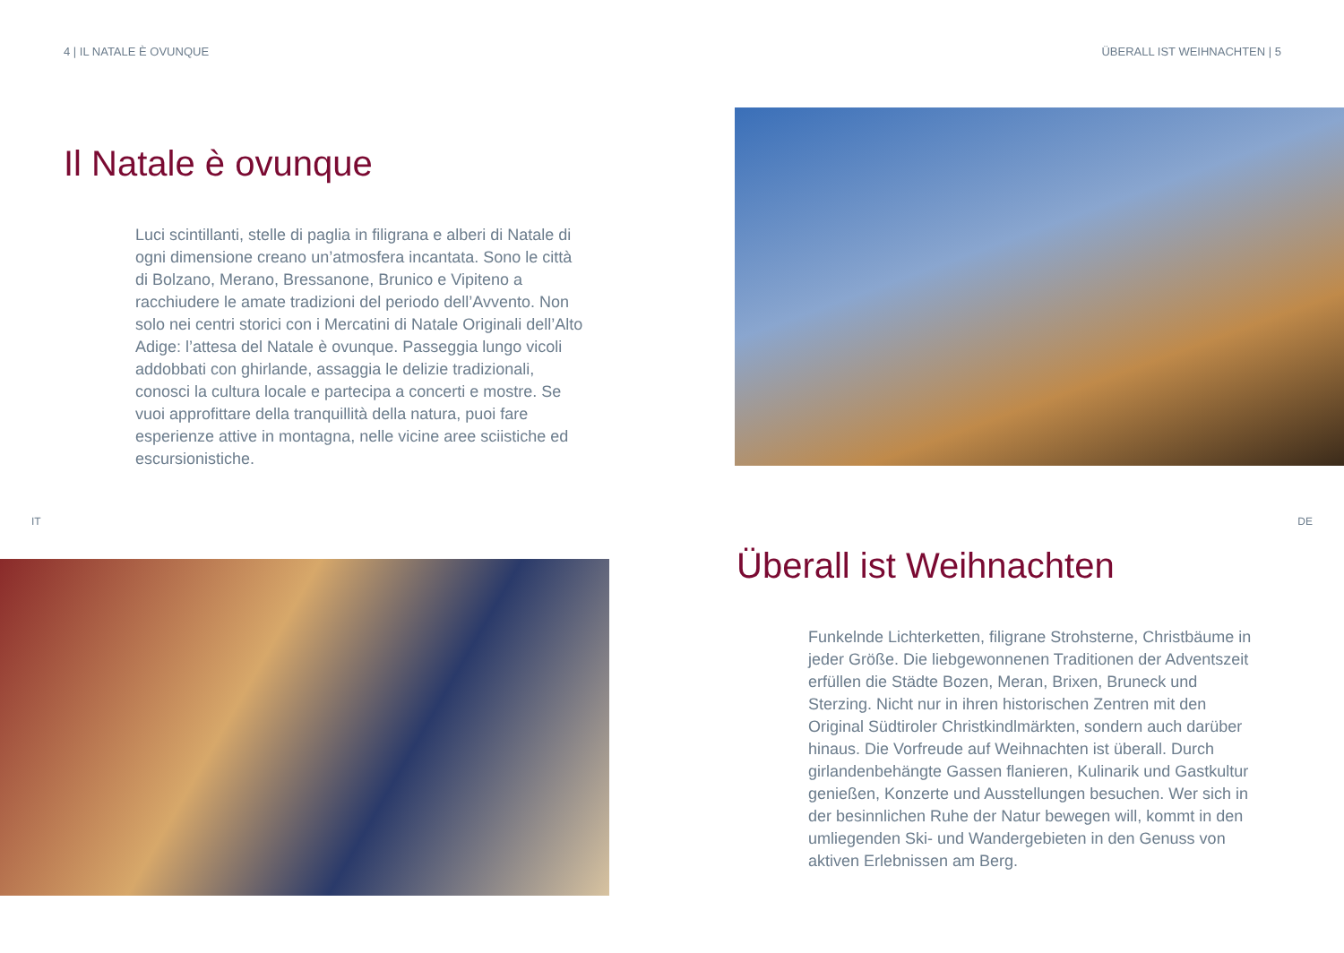4 | IL NATALE È OVUNQUE
Il Natale è ovunque
Luci scintillanti, stelle di paglia in filigrana e alberi di Natale di ogni dimensione creano un’atmosfera incantata. Sono le città di Bolzano, Merano, Bressanone, Brunico e Vipiteno a racchiudere le amate tradizioni del periodo dell’Avvento. Non solo nei centri storici con i Mercatini di Natale Originali dell’Alto Adige: l’attesa del Natale è ovunque. Passeggia lungo vicoli addobbati con ghirlande, assaggia le delizie tradizionali, conosci la cultura locale e partecipa a concerti e mostre. Se vuoi approfittare della tranquillità della natura, puoi fare esperienze attive in montagna, nelle vicine aree sciistiche ed escursionistiche.
IT
ÜBERALL IST WEIHNACHTEN | 5
DE
Überall ist Weihnachten
Funkelnde Lichterketten, filigrane Strohsterne, Christbäume in jeder Größe. Die liebgewonnenen Traditionen der Adventszeit erfüllen die Städte Bozen, Meran, Brixen, Bruneck und Sterzing. Nicht nur in ihren historischen Zentren mit den Original Südtiroler Christkindlmärkten, sondern auch darüber hinaus. Die Vorfreude auf Weihnachten ist überall. Durch girlandenbehängte Gassen flanieren, Kulinarik und Gastkultur genießen, Konzerte und Ausstellungen besuchen. Wer sich in der besinnlichen Ruhe der Natur bewegen will, kommt in den umliegenden Ski- und Wandergebieten in den Genuss von aktiven Erlebnissen am Berg.